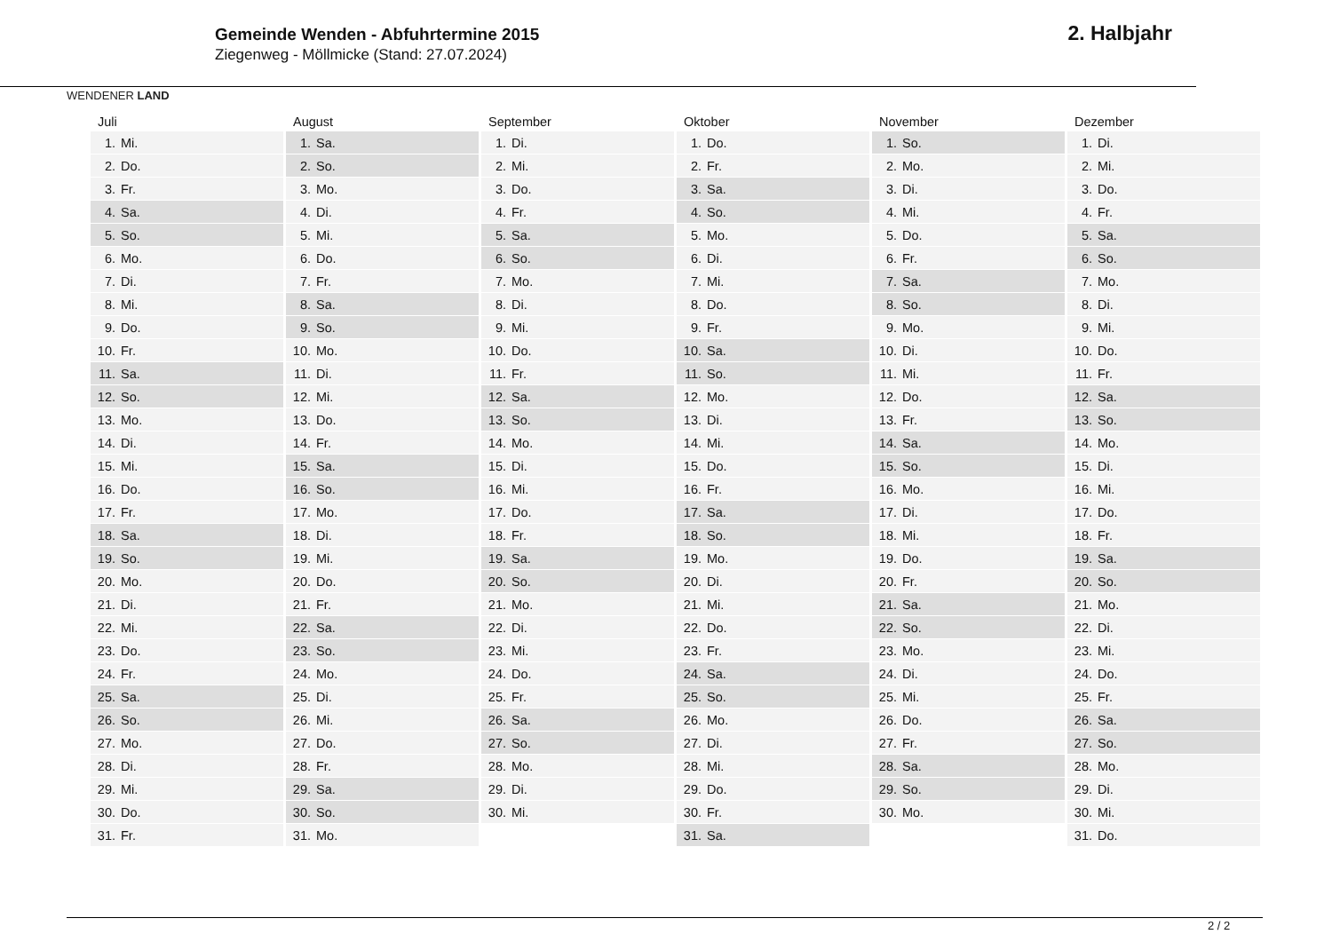WENDENER LAND
Gemeinde Wenden - Abfuhrtermine 2015
Ziegenweg - Möllmicke (Stand: 27.07.2024)
2. Halbjahr
| Juli | August | September | Oktober | November | Dezember |
| --- | --- | --- | --- | --- | --- |
| 1. Mi. | 1. Sa. | 1. Di. | 1. Do. | 1. So. | 1. Di. |
| 2. Do. | 2. So. | 2. Mi. | 2. Fr. | 2. Mo. | 2. Mi. |
| 3. Fr. | 3. Mo. | 3. Do. | 3. Sa. | 3. Di. | 3. Do. |
| 4. Sa. | 4. Di. | 4. Fr. | 4. So. | 4. Mi. | 4. Fr. |
| 5. So. | 5. Mi. | 5. Sa. | 5. Mo. | 5. Do. | 5. Sa. |
| 6. Mo. | 6. Do. | 6. So. | 6. Di. | 6. Fr. | 6. So. |
| 7. Di. | 7. Fr. | 7. Mo. | 7. Mi. | 7. Sa. | 7. Mo. |
| 8. Mi. | 8. Sa. | 8. Di. | 8. Do. | 8. So. | 8. Di. |
| 9. Do. | 9. So. | 9. Mi. | 9. Fr. | 9. Mo. | 9. Mi. |
| 10. Fr. | 10. Mo. | 10. Do. | 10. Sa. | 10. Di. | 10. Do. |
| 11. Sa. | 11. Di. | 11. Fr. | 11. So. | 11. Mi. | 11. Fr. |
| 12. So. | 12. Mi. | 12. Sa. | 12. Mo. | 12. Do. | 12. Sa. |
| 13. Mo. | 13. Do. | 13. So. | 13. Di. | 13. Fr. | 13. So. |
| 14. Di. | 14. Fr. | 14. Mo. | 14. Mi. | 14. Sa. | 14. Mo. |
| 15. Mi. | 15. Sa. | 15. Di. | 15. Do. | 15. So. | 15. Di. |
| 16. Do. | 16. So. | 16. Mi. | 16. Fr. | 16. Mo. | 16. Mi. |
| 17. Fr. | 17. Mo. | 17. Do. | 17. Sa. | 17. Di. | 17. Do. |
| 18. Sa. | 18. Di. | 18. Fr. | 18. So. | 18. Mi. | 18. Fr. |
| 19. So. | 19. Mi. | 19. Sa. | 19. Mo. | 19. Do. | 19. Sa. |
| 20. Mo. | 20. Do. | 20. So. | 20. Di. | 20. Fr. | 20. So. |
| 21. Di. | 21. Fr. | 21. Mo. | 21. Mi. | 21. Sa. | 21. Mo. |
| 22. Mi. | 22. Sa. | 22. Di. | 22. Do. | 22. So. | 22. Di. |
| 23. Do. | 23. So. | 23. Mi. | 23. Fr. | 23. Mo. | 23. Mi. |
| 24. Fr. | 24. Mo. | 24. Do. | 24. Sa. | 24. Di. | 24. Do. |
| 25. Sa. | 25. Di. | 25. Fr. | 25. So. | 25. Mi. | 25. Fr. |
| 26. So. | 26. Mi. | 26. Sa. | 26. Mo. | 26. Do. | 26. Sa. |
| 27. Mo. | 27. Do. | 27. So. | 27. Di. | 27. Fr. | 27. So. |
| 28. Di. | 28. Fr. | 28. Mo. | 28. Mi. | 28. Sa. | 28. Mo. |
| 29. Mi. | 29. Sa. | 29. Di. | 29. Do. | 29. So. | 29. Di. |
| 30. Do. | 30. So. | 30. Mi. | 30. Fr. | 30. Mo. | 30. Mi. |
| 31. Fr. | 31. Mo. | | 31. Sa. | | 31. Do. |
2 / 2